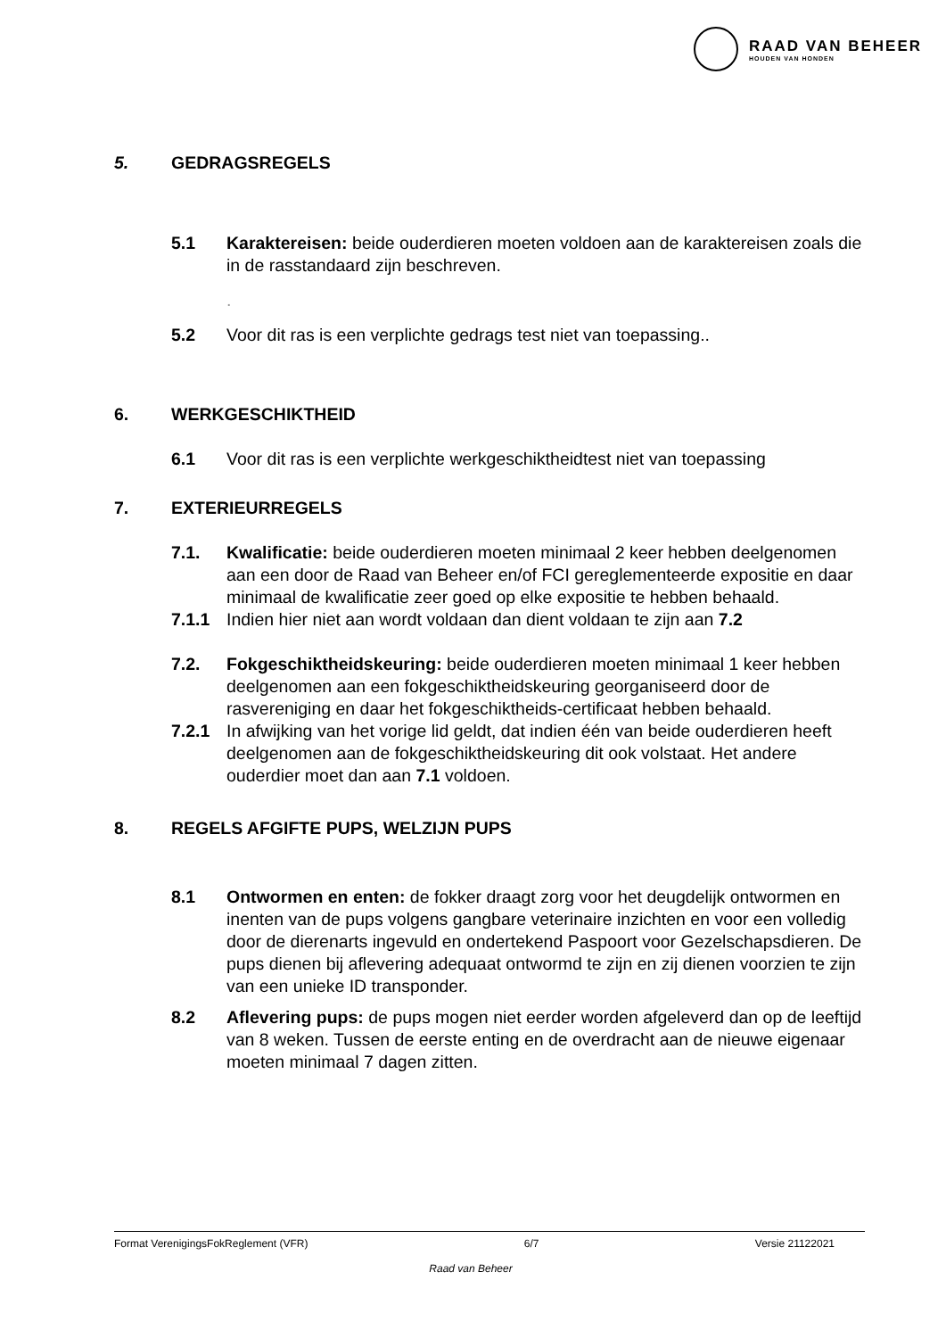RAAD VAN BEHEER
HOUDEN VAN HONDEN
5. GEDRAGSREGELS
5.1 Karaktereisen: beide ouderdieren moeten voldoen aan de karaktereisen zoals die in de rasstandaard zijn beschreven.
.
5.2 Voor dit ras is een verplichte gedrags test niet van toepassing..
6. WERKGESCHIKTHEID
6.1 Voor dit ras is een verplichte werkgeschiktheidtest niet van toepassing
7. EXTERIEURREGELS
7.1. Kwalificatie: beide ouderdieren moeten minimaal 2 keer hebben deelgenomen aan een door de Raad van Beheer en/of FCI gereglementeerde expositie en daar minimaal de kwalificatie zeer goed op elke expositie te hebben behaald.
7.1.1 Indien hier niet aan wordt voldaan dan dient voldaan te zijn aan 7.2
7.2. Fokgeschiktheidskeuring: beide ouderdieren moeten minimaal 1 keer hebben deelgenomen aan een fokgeschiktheidskeuring georganiseerd door de rasvereniging en daar het fokgeschiktheids-certificaat hebben behaald.
7.2.1 In afwijking van het vorige lid geldt, dat indien één van beide ouderdieren heeft deelgenomen aan de fokgeschiktheidskeuring dit ook volstaat. Het andere ouderdier moet dan aan 7.1 voldoen.
8. REGELS AFGIFTE PUPS, WELZIJN PUPS
8.1 Ontwormen en enten: de fokker draagt zorg voor het deugdelijk ontwormen en inenten van de pups volgens gangbare veterinaire inzichten en voor een volledig door de dierenarts ingevuld en ondertekend Paspoort voor Gezelschapsdieren. De pups dienen bij aflevering adequaat ontwormd te zijn en zij dienen voorzien te zijn van een unieke ID transponder.
8.2 Aflevering pups: de pups mogen niet eerder worden afgeleverd dan op de leeftijd van 8 weken. Tussen de eerste enting en de overdracht aan de nieuwe eigenaar moeten minimaal 7 dagen zitten.
Format VerenigingsFokReglement (VFR) 6/7 Versie 21122021
Raad van Beheer